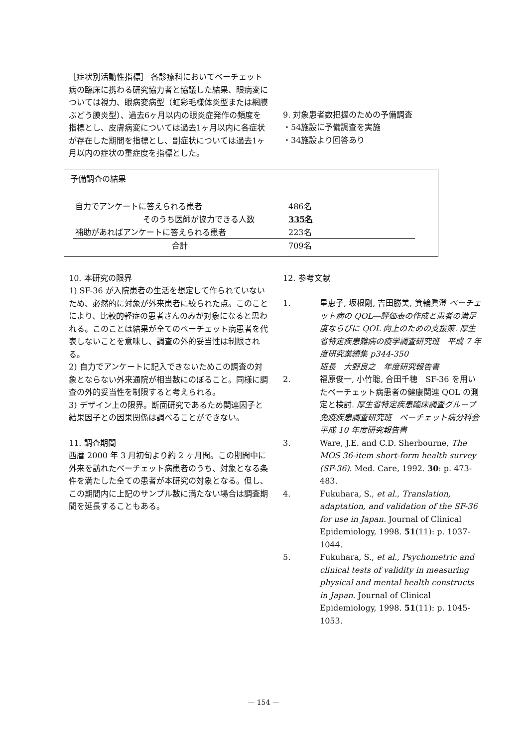［症状別活動性指標］ 各診療科においてベーチェット病の臨床に携わる研究協力者と協議した結果、眼病変については視力、眼病変病型（虹彩毛様体炎型または網膜ぶどう膜炎型）、過去6ヶ月以内の眼炎症発作の頻度を指標とし、皮膚病変については過去1ヶ月以内に各症状が存在した期間を指標とし、副症状については過去1ヶ月以内の症状の重症度を指標とした。
9. 対象患者数把握のための予備調査
・54施設に予備調査を実施
・34施設より回答あり
予備調査の結果
| 自力でアンケートに答えられる患者 | 486名 |
| そのうち医師が協力できる人数 | 335名 |
| 補助があればアンケートに答えられる患者 | 223名 |
| 合計 | 709名 |
10. 本研究の限界
1) SF-36 が入院患者の生活を想定して作られていないため、必然的に対象が外来患者に絞られた点。このことにより、比較的軽症の患者さんのみが対象になると思われる。このことは結果が全てのベーチェット病患者を代表しないことを意味し、調査の外的妥当性は制限される。
2) 自力でアンケートに記入できないためこの調査の対象とならない外来通院が相当数にのぼること。同様に調査の外的妥当性を制限すると考えられる。
3) デザイン上の限界。断面研究であるため関連因子と結果因子との因果関係は調べることができない。
11. 調査期間
西暦 2000 年 3 月初旬より約 2 ヶ月間。この期間中に外来を訪れたベーチェット病患者のうち、対象となる条件を満たした全ての患者が本研究の対象となる。但し、この期間内に上記のサンプル数に満たない場合は調査期間を延長することもある。
12. 参考文献
1. 星恵子, 坂根剛, 吉田勝美, 箕輪眞澄 ベーチェット病の QOL―評価表の作成と患者の満足度ならびに QOL 向上のための支援策. 厚生省特定疾患難病の疫学調査研究班　平成 7 年度研究業績集 p344-350
班長　大野良之　年度研究報告書
2. 福原俊一, 小竹聡, 合田千穂　SF-36 を用いたベーチェット病患者の健康関連 QOL の測定と検討. 厚生省特定疾患臨床調査グループ　免疫疾患調査研究班　ベーチェット病分科会　平成 10 年度研究報告書
3. Ware, J.E. and C.D. Sherbourne, The MOS 36-item short-form health survey (SF-36). Med. Care, 1992. 30: p. 473-483.
4. Fukuhara, S., et al., Translation, adaptation, and validation of the SF-36 for use in Japan. Journal of Clinical Epidemiology, 1998. 51(11): p. 1037-1044.
5. Fukuhara, S., et al., Psychometric and clinical tests of validity in measuring physical and mental health constructs in Japan. Journal of Clinical Epidemiology, 1998. 51(11): p. 1045-1053.
— 154 —